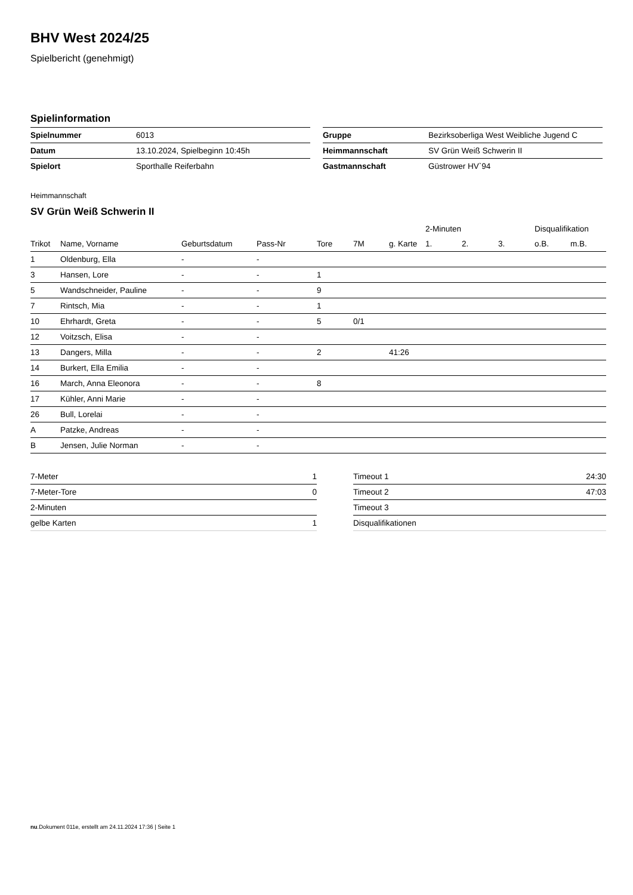BHV West 2024/25
Spielbericht (genehmigt)
Spielinformation
| Spielnummer | 6013 |
| Datum | 13.10.2024, Spielbeginn 10:45h |
| Spielort | Sporthalle Reiferbahn |
| Gruppe | Bezirksoberliga West Weibliche Jugend C |
| Heimmannschaft | SV Grün Weiß Schwerin II |
| Gastmannschaft | Güstrower HV`94 |
Heimmannschaft
SV Grün Weiß Schwerin II
| | | | | | | | 2-Minuten | | | Disqualifikation | |
| --- | --- | --- | --- | --- | --- | --- | --- | --- | --- | --- | --- |
| Trikot | Name, Vorname | Geburtsdatum | Pass-Nr | Tore | 7M | g. Karte | 1. | 2. | 3. | o.B. | m.B. |
| 1 | Oldenburg, Ella | - | - | | | | | | | | |
| 3 | Hansen, Lore | - | - | 1 | | | | | | | |
| 5 | Wandschneider, Pauline | - | - | 9 | | | | | | | |
| 7 | Rintsch, Mia | - | - | 1 | | | | | | | |
| 10 | Ehrhardt, Greta | - | - | 5 | 0/1 | | | | | | |
| 12 | Voitzsch, Elisa | - | - | | | | | | | | |
| 13 | Dangers, Milla | - | - | 2 | | 41:26 | | | | | |
| 14 | Burkert, Ella Emilia | - | - | | | | | | | | |
| 16 | March, Anna Eleonora | - | - | 8 | | | | | | | |
| 17 | Kühler, Anni Marie | - | - | | | | | | | | |
| 26 | Bull, Lorelai | - | - | | | | | | | | |
| A | Patzke, Andreas | - | - | | | | | | | | |
| B | Jensen, Julie Norman | - | - | | | | | | | | |
| 7-Meter | 1 |
| 7-Meter-Tore | 0 |
| 2-Minuten | |
| gelbe Karten | 1 |
| Timeout 1 | 24:30 |
| Timeout 2 | 47:03 |
| Timeout 3 | |
| Disqualifikationen | |
nu.Dokument 011e, erstellt am 24.11.2024 17:36 | Seite 1